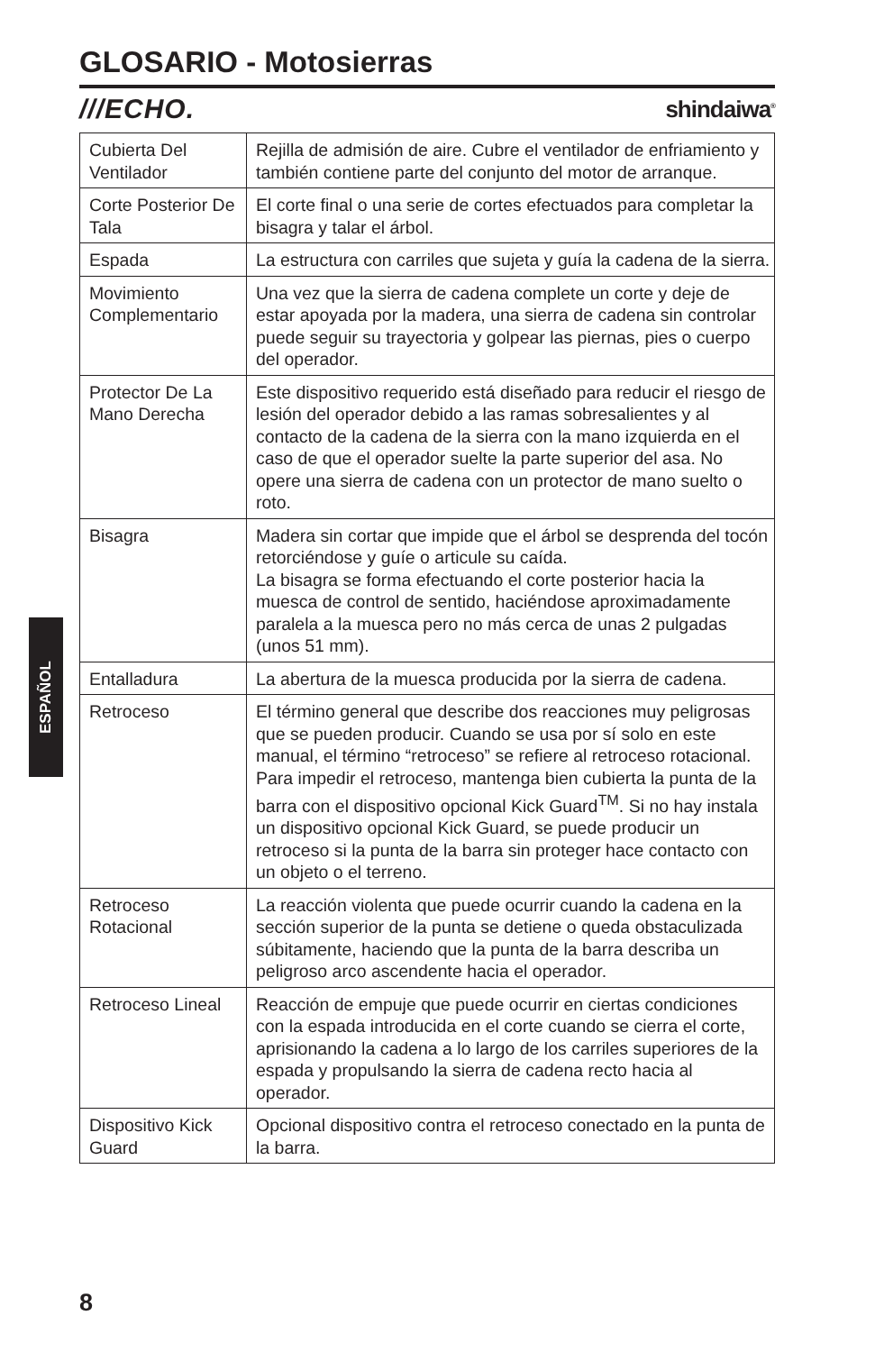GLOSARIO - Motosierras
///ECHO. shindaiwa<sup>®</sup>
| Cubierta Del Ventilador | Rejilla de admisión de aire. Cubre el ventilador de enfriamiento y también contiene parte del conjunto del motor de arranque. |
| Corte Posterior De Tala | El corte final o una serie de cortes efectuados para completar la bisagra y talar el árbol. |
| Espada | La estructura con carriles que sujeta y guía la cadena de la sierra. |
| Movimiento Complementario | Una vez que la sierra de cadena complete un corte y deje de estar apoyada por la madera, una sierra de cadena sin controlar puede seguir su trayectoria y golpear las piernas, pies o cuerpo del operador. |
| Protector De La Mano Derecha | Este dispositivo requerido está diseñado para reducir el riesgo de lesión del operador debido a las ramas sobresalientes y al contacto de la cadena de la sierra con la mano izquierda en el caso de que el operador suelte la parte superior del asa. No opere una sierra de cadena con un protector de mano suelto o roto. |
| Bisagra | Madera sin cortar que impide que el árbol se desprenda del tocón retorciéndose y guíe o articule su caída. La bisagra se forma efectuando el corte posterior hacia la muesca de control de sentido, haciéndose aproximadamente paralela a la muesca pero no más cerca de unas 2 pulgadas (unos 51 mm). |
| Entalladura | La abertura de la muesca producida por la sierra de cadena. |
| Retroceso | El término general que describe dos reacciones muy peligrosas que se pueden producir. Cuando se usa por sí solo en este manual, el término “retroceso” se refiere al retroceso rotacional. Para impedir el retroceso, mantenga bien cubierta la punta de la barra con el dispositivo opcional Kick Guard<sup>TM</sup>. Si no hay instala un dispositivo opcional Kick Guard, se puede producir un retroceso si la punta de la barra sin proteger hace contacto con un objeto o el terreno. |
| Retroceso Rotacional | La reacción violenta que puede ocurrir cuando la cadena en la sección superior de la punta se detiene o queda obstaculizada súbitamente, haciendo que la punta de la barra describa un peligroso arco ascendente hacia el operador. |
| Retroceso Lineal | Reacción de empuje que puede ocurrir en ciertas condiciones con la espada introducida en el corte cuando se cierra el corte, aprisionando la cadena a lo largo de los carriles superiores de la espada y propulsando la sierra de cadena recto hacia al operador. |
| Dispositivo Kick Guard | Opcional dispositivo contra el retroceso conectado en la punta de la barra. |
ESPAÑOL
8